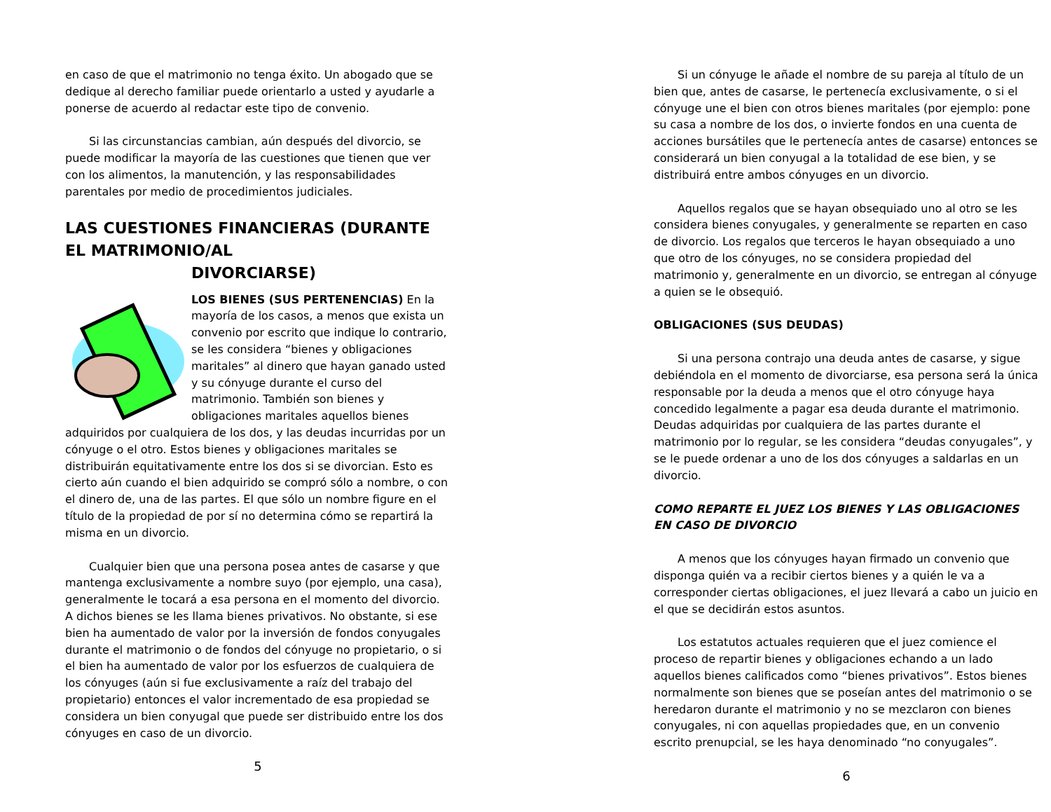en caso de que el matrimonio no tenga éxito. Un abogado que se dedique al derecho familiar puede orientarlo a usted y ayudarle a ponerse de acuerdo al redactar este tipo de convenio.
Si las circunstancias cambian, aún después del divorcio, se puede modificar la mayoría de las cuestiones que tienen que ver con los alimentos, la manutención, y las responsabilidades parentales por medio de procedimientos judiciales.
LAS CUESTIONES FINANCIERAS (DURANTE EL MATRIMONIO/AL
DIVORCIARSE)
LOS BIENES (SUS PERTENENCIAS) En la mayoría de los casos, a menos que exista un convenio por escrito que indique lo contrario, se les considera “bienes y obligaciones maritales” al dinero que hayan ganado usted y su cónyuge durante el curso del matrimonio. También son bienes y obligaciones maritales aquellos bienes adquiridos por cualquiera de los dos, y las deudas incurridas por un cónyuge o el otro. Estos bienes y obligaciones maritales se distribuirán equitativamente entre los dos si se divorcian. Esto es cierto aún cuando el bien adquirido se compró sólo a nombre, o con el dinero de, una de las partes. El que sólo un nombre figure en el título de la propiedad de por sí no determina cómo se repartirá la misma en un divorcio.
Cualquier bien que una persona posea antes de casarse y que mantenga exclusivamente a nombre suyo (por ejemplo, una casa), generalmente le tocará a esa persona en el momento del divorcio. A dichos bienes se les llama bienes privativos. No obstante, si ese bien ha aumentado de valor por la inversión de fondos conyugales durante el matrimonio o de fondos del cónyuge no propietario, o si el bien ha aumentado de valor por los esfuerzos de cualquiera de los cónyuges (aún si fue exclusivamente a raíz del trabajo del propietario) entonces el valor incrementado de esa propiedad se considera un bien conyugal que puede ser distribuido entre los dos cónyuges en caso de un divorcio.
5
Si un cónyuge le añade el nombre de su pareja al título de un bien que, antes de casarse, le pertenecía exclusivamente, o si el cónyuge une el bien con otros bienes maritales (por ejemplo: pone su casa a nombre de los dos, o invierte fondos en una cuenta de acciones bursátiles que le pertenecía antes de casarse) entonces se considerará un bien conyugal a la totalidad de ese bien, y se distribuirá entre ambos cónyuges en un divorcio.
Aquellos regalos que se hayan obsequiado uno al otro se les considera bienes conyugales, y generalmente se reparten en caso de divorcio. Los regalos que terceros le hayan obsequiado a uno que otro de los cónyuges, no se considera propiedad del matrimonio y, generalmente en un divorcio, se entregan al cónyuge a quien se le obsequió.
OBLIGACIONES (SUS DEUDAS)
Si una persona contrajo una deuda antes de casarse, y sigue debiéndola en el momento de divorciarse, esa persona será la única responsable por la deuda a menos que el otro cónyuge haya concedido legalmente a pagar esa deuda durante el matrimonio. Deudas adquiridas por cualquiera de las partes durante el matrimonio por lo regular, se les considera “deudas conyugales”, y se le puede ordenar a uno de los dos cónyuges a saldarlas en un divorcio.
COMO REPARTE EL JUEZ LOS BIENES Y LAS OBLIGACIONES EN CASO DE DIVORCIO
A menos que los cónyuges hayan firmado un convenio que disponga quién va a recibir ciertos bienes y a quién le va a corresponder ciertas obligaciones, el juez llevará a cabo un juicio en el que se decidirán estos asuntos.
Los estatutos actuales requieren que el juez comience el proceso de repartir bienes y obligaciones echando a un lado aquellos bienes calificados como “bienes privativos”. Estos bienes normalmente son bienes que se poseían antes del matrimonio o se heredaron durante el matrimonio y no se mezclaron con bienes conyugales, ni con aquellas propiedades que, en un convenio escrito prenupcial, se les haya denominado “no conyugales”.
6